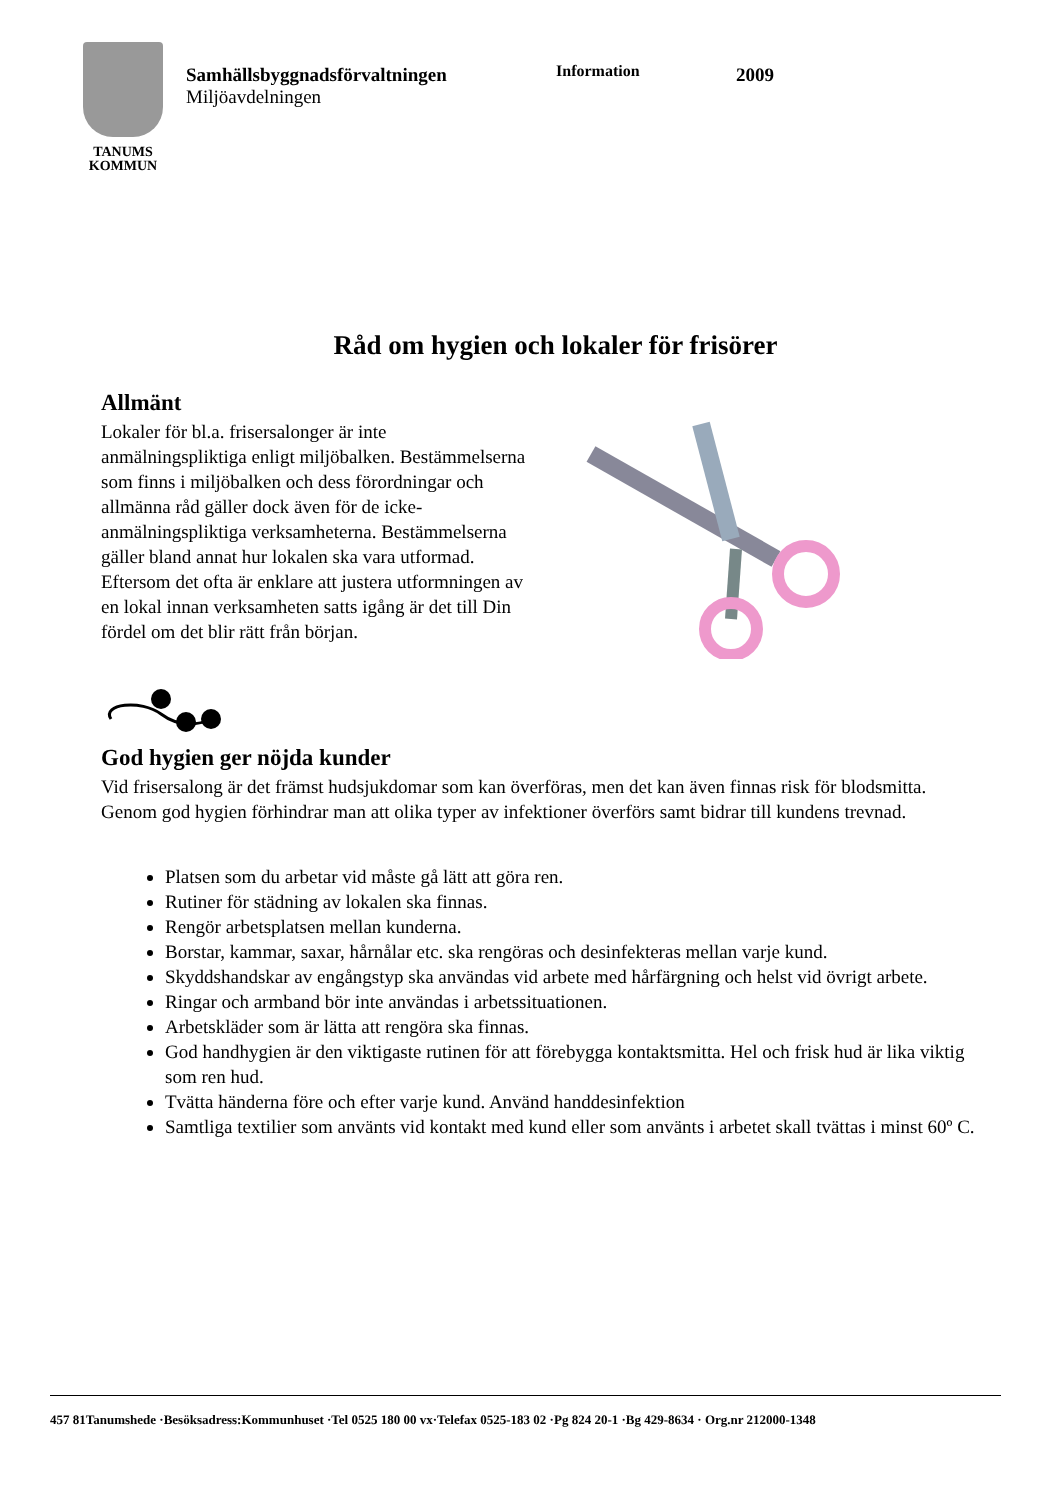TANUMS
KOMMUN
Samhällsbyggnadsförvaltningen
Miljöavdelningen
Information
2009
Råd om hygien och lokaler för frisörer
Allmänt
Lokaler för bl.a. frisersalonger är inte anmälningspliktiga enligt miljöbalken. Bestämmelserna som finns i miljöbalken och dess förordningar och allmänna råd gäller dock även för de icke-anmälningspliktiga verksamheterna. Bestämmelserna gäller bland annat hur lokalen ska vara utformad. Eftersom det ofta är enklare att justera utformningen av en lokal innan verksamheten satts igång är det till Din fördel om det blir rätt från början.
God hygien ger nöjda kunder
Vid frisersalong är det främst hudsjukdomar som kan överföras, men det kan även finnas risk för blodsmitta. Genom god hygien förhindrar man att olika typer av infektioner överförs samt bidrar till kundens trevnad.
Platsen som du arbetar vid måste gå lätt att göra ren.
Rutiner för städning av lokalen ska finnas.
Rengör arbetsplatsen mellan kunderna.
Borstar, kammar, saxar, hårnålar etc. ska rengöras och desinfekteras mellan varje kund.
Skyddshandskar av engångstyp ska användas vid arbete med hårfärgning och helst vid övrigt arbete.
Ringar och armband bör inte användas i arbetssituationen.
Arbetskläder som är lätta att rengöra ska finnas.
God handhygien är den viktigaste rutinen för att förebygga kontaktsmitta. Hel och frisk hud är lika viktig som ren hud.
Tvätta händerna före och efter varje kund. Använd handdesinfektion
Samtliga textilier som använts vid kontakt med kund eller som använts i arbetet skall tvättas i minst 60º C.
457 81Tanumshede ·Besöksadress:Kommunhuset ·Tel 0525 180 00 vx·Telefax 0525-183 02 ·Pg 824 20-1 ·Bg 429-8634 · Org.nr 212000-1348